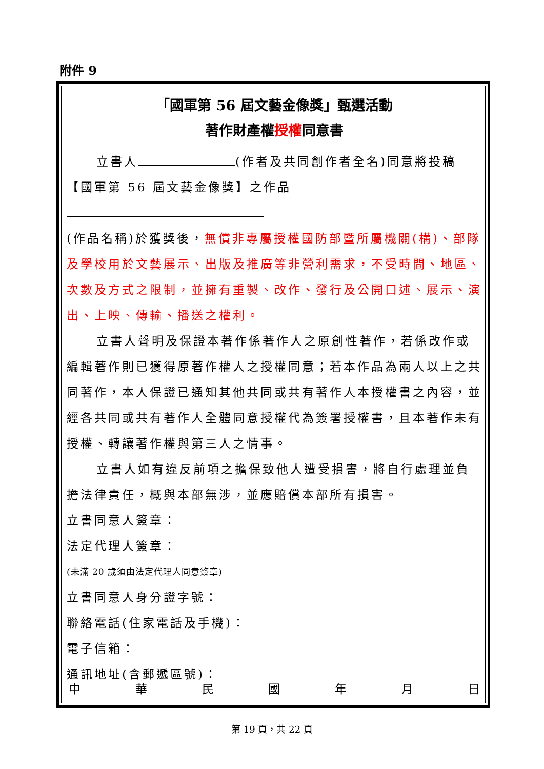附件 9
「國軍第 56 屆文藝金像獎」甄選活動
著作財產權授權同意書
立書人 (作者及共同創作者全名)同意將投稿
【國軍第 56 屆文藝金像獎】之作品
(作品名稱)於獲獎後，無償非專屬授權國防部暨所屬機關(構)、部隊及學校用於文藝展示、出版及推廣等非營利需求，不受時間、地區、次數及方式之限制，並擁有重製、改作、發行及公開口述、展示、演出、上映、傳輸、播送之權利。
立書人聲明及保證本著作係著作人之原創性著作，若係改作或編輯著作則已獲得原著作權人之授權同意；若本作品為兩人以上之共同著作，本人保證已通知其他共同或共有著作人本授權書之內容，並經各共同或共有著作人全體同意授權代為簽署授權書，且本著作未有授權、轉讓著作權與第三人之情事。
立書人如有違反前項之擔保致他人遭受損害，將自行處理並負擔法律責任，概與本部無涉，並應賠償本部所有損害。
立書同意人簽章：
法定代理人簽章：
(未滿 20 歲須由法定代理人同意簽章)
立書同意人身分證字號：
聯絡電話(住家電話及手機)：
電子信箱：
通訊地址(含郵遞區號)：
中 華 民 國 年 月 日
第 19 頁，共 22 頁